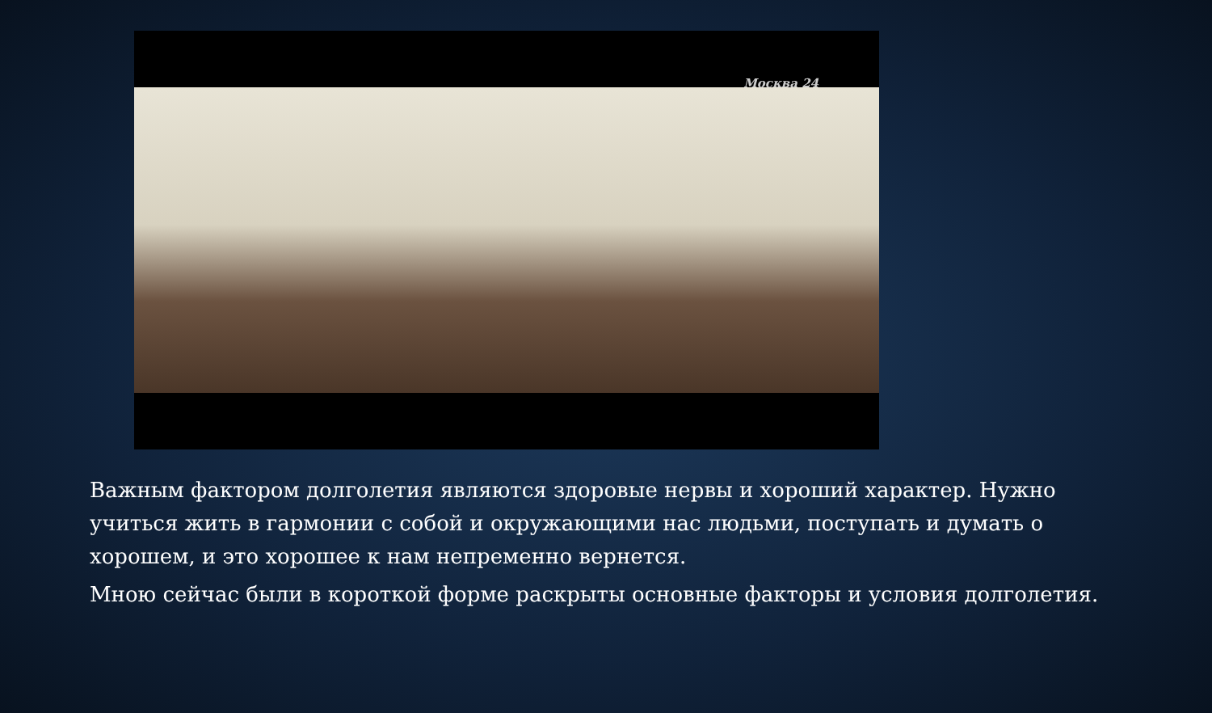Москва 24
Важным фактором долголетия являются здоровые нервы и хороший характер. Нужно учиться жить в гармонии с собой и окружающими нас людьми, поступать и думать о хорошем, и это хорошее к нам непременно вернется.
Мною сейчас были в короткой форме раскрыты основные факторы и условия долголетия.